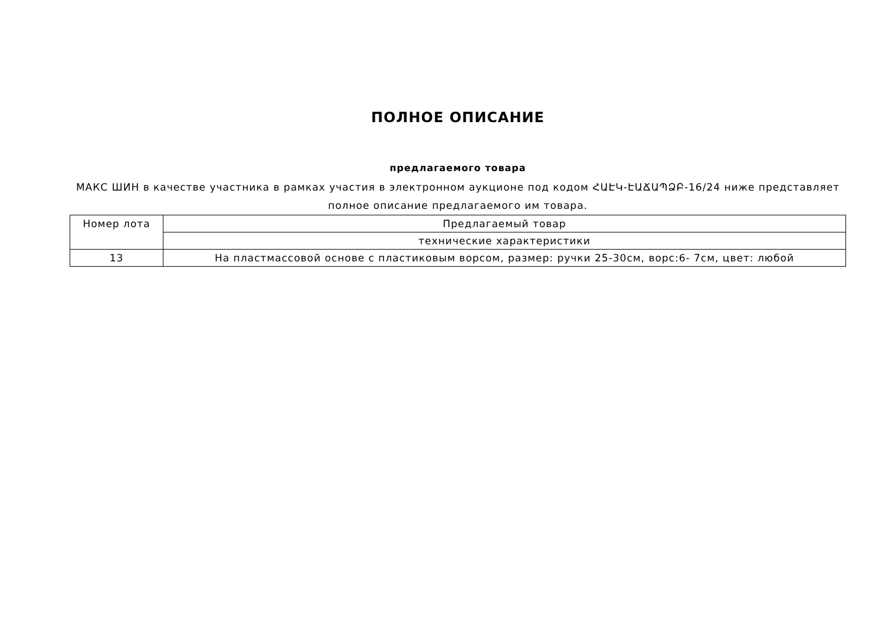ПОЛНОЕ ОПИСАНИЕ
предлагаемого товара
МАКС ШИН в качестве участника в рамках участия в электронном аукционе под кодом ՀԱԷԿ-ԷԱՃԱՊՁԲ-16/24 ниже представляет полное описание предлагаемого им товара.
| Номер лота | Предлагаемый товар |
| | технические характеристики |
| 13 | На пластмассовой основе с пластиковым ворсом, размер: ручки 25-30см, ворс:6- 7см, цвет: любой |